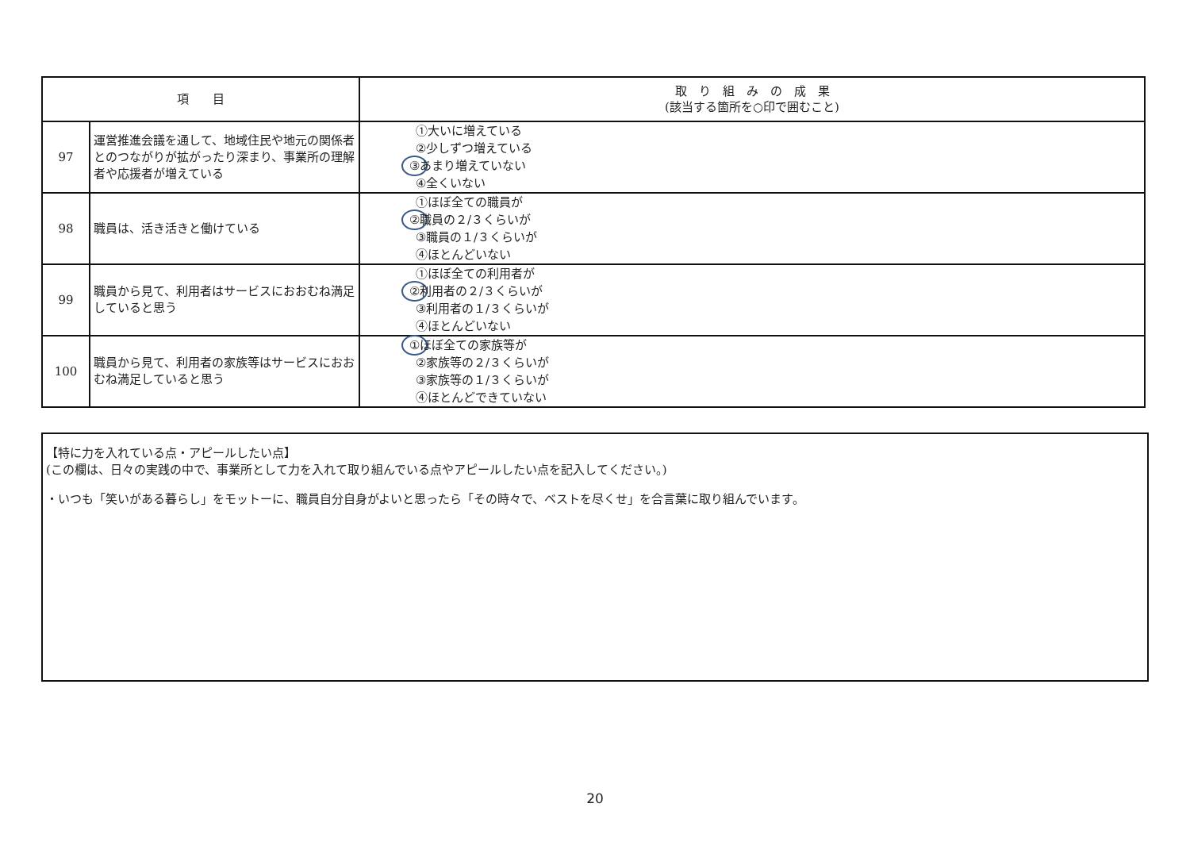| 項 目 | | 取 り 組 み の 成 果 (該当する箇所を○印で囲むこと) |
| --- | --- | --- |
| 97 | 運営推進会議を通して、地域住民や地元の関係者とのつながりが拡がったり深まり、事業所の理解者や応援者が増えている | ①大いに増えている ②少しずつ増えている ③ あまり増えていない ④全くいない |
| 98 | 職員は、活き活きと働けている | ①ほぼ全ての職員が ② 職員の２/３くらいが ③職員の１/３くらいが ④ほとんどいない |
| 99 | 職員から見て、利用者はサービスにおおむね満足していると思う | ①ほぼ全ての利用者が ② 利用者の２/３くらいが ③利用者の１/３くらいが ④ほとんどいない |
| 100 | 職員から見て、利用者の家族等はサービスにおおむね満足していると思う | ① ほぼ全ての家族等が ②家族等の２/３くらいが ③家族等の１/３くらいが ④ほとんどできていない |
【特に力を入れている点・アピールしたい点】
(この欄は、日々の実践の中で、事業所として力を入れて取り組んでいる点やアピールしたい点を記入してください。)
・いつも「笑いがある暮らし」をモットーに、職員自分自身がよいと思ったら「その時々で、ベストを尽くせ」を合言葉に取り組んでいます。
20